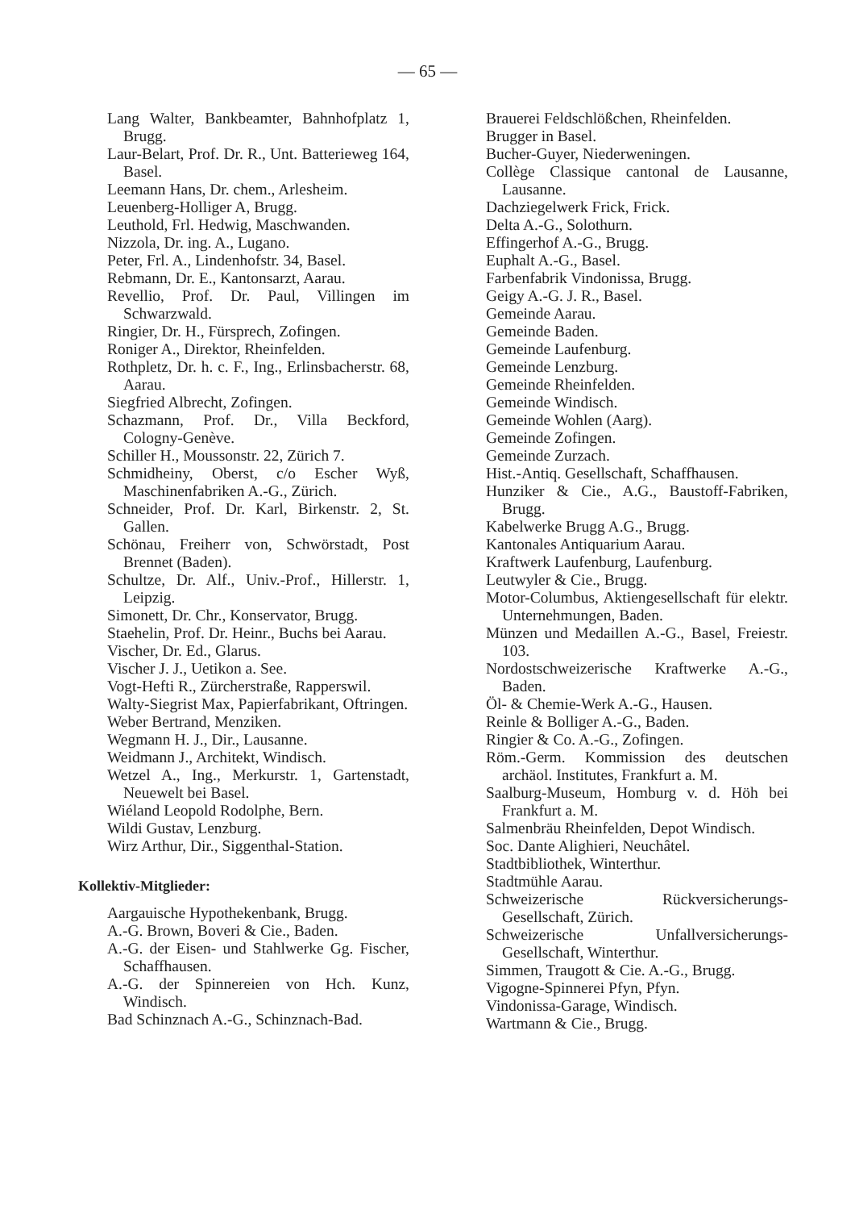— 65 —
Lang Walter, Bankbeamter, Bahnhofplatz 1, Brugg.
Laur-Belart, Prof. Dr. R., Unt. Batterieweg 164, Basel.
Leemann Hans, Dr. chem., Arlesheim.
Leuenberg-Holliger A, Brugg.
Leuthold, Frl. Hedwig, Maschwanden.
Nizzola, Dr. ing. A., Lugano.
Peter, Frl. A., Lindenhofstr. 34, Basel.
Rebmann, Dr. E., Kantonsarzt, Aarau.
Revellio, Prof. Dr. Paul, Villingen im Schwarzwald.
Ringier, Dr. H., Fürsprech, Zofingen.
Roniger A., Direktor, Rheinfelden.
Rothpletz, Dr. h. c. F., Ing., Erlinsbacherstr. 68, Aarau.
Siegfried Albrecht, Zofingen.
Schazmann, Prof. Dr., Villa Beckford, Cologny-Genève.
Schiller H., Moussonstr. 22, Zürich 7.
Schmidheiny, Oberst, c/o Escher Wyß, Maschinenfabriken A.-G., Zürich.
Schneider, Prof. Dr. Karl, Birkenstr. 2, St. Gallen.
Schönau, Freiherr von, Schwörstadt, Post Brennet (Baden).
Schultze, Dr. Alf., Univ.-Prof., Hillerstr. 1, Leipzig.
Simonett, Dr. Chr., Konservator, Brugg.
Staehelin, Prof. Dr. Heinr., Buchs bei Aarau.
Vischer, Dr. Ed., Glarus.
Vischer J. J., Uetikon a. See.
Vogt-Hefti R., Zürcherstraße, Rapperswil.
Walty-Siegrist Max, Papierfabrikant, Oftringen.
Weber Bertrand, Menziken.
Wegmann H. J., Dir., Lausanne.
Weidmann J., Architekt, Windisch.
Wetzel A., Ing., Merkurstr. 1, Gartenstadt, Neuewelt bei Basel.
Wiéland Leopold Rodolphe, Bern.
Wildi Gustav, Lenzburg.
Wirz Arthur, Dir., Siggenthal-Station.
Kollektiv-Mitglieder:
Aargauische Hypothekenbank, Brugg.
A.-G. Brown, Boveri & Cie., Baden.
A.-G. der Eisen- und Stahlwerke Gg. Fischer, Schaffhausen.
A.-G. der Spinnereien von Hch. Kunz, Windisch.
Bad Schinznach A.-G., Schinznach-Bad.
Brauerei Feldschlößchen, Rheinfelden.
Brugger in Basel.
Bucher-Guyer, Niederweningen.
Collège Classique cantonal de Lausanne, Lausanne.
Dachziegelwerk Frick, Frick.
Delta A.-G., Solothurn.
Effingerhof A.-G., Brugg.
Euphalt A.-G., Basel.
Farbenfabrik Vindonissa, Brugg.
Geigy A.-G. J. R., Basel.
Gemeinde Aarau.
Gemeinde Baden.
Gemeinde Laufenburg.
Gemeinde Lenzburg.
Gemeinde Rheinfelden.
Gemeinde Windisch.
Gemeinde Wohlen (Aarg).
Gemeinde Zofingen.
Gemeinde Zurzach.
Hist.-Antiq. Gesellschaft, Schaffhausen.
Hunziker & Cie., A.G., Baustoff-Fabriken, Brugg.
Kabelwerke Brugg A.G., Brugg.
Kantonales Antiquarium Aarau.
Kraftwerk Laufenburg, Laufenburg.
Leutwyler & Cie., Brugg.
Motor-Columbus, Aktiengesellschaft für elektr. Unternehmungen, Baden.
Münzen und Medaillen A.-G., Basel, Freiestr. 103.
Nordostschweizerische Kraftwerke A.-G., Baden.
Öl- & Chemie-Werk A.-G., Hausen.
Reinle & Bolliger A.-G., Baden.
Ringier & Co. A.-G., Zofingen.
Röm.-Germ. Kommission des deutschen archäol. Institutes, Frankfurt a. M.
Saalburg-Museum, Homburg v. d. Höh bei Frankfurt a. M.
Salmenbräu Rheinfelden, Depot Windisch.
Soc. Dante Alighieri, Neuchâtel.
Stadtbibliothek, Winterthur.
Stadtmühle Aarau.
Schweizerische Rückversicherungs-Gesellschaft, Zürich.
Schweizerische Unfallversicherungs-Gesellschaft, Winterthur.
Simmen, Traugott & Cie. A.-G., Brugg.
Vigogne-Spinnerei Pfyn, Pfyn.
Vindonissa-Garage, Windisch.
Wartmann & Cie., Brugg.